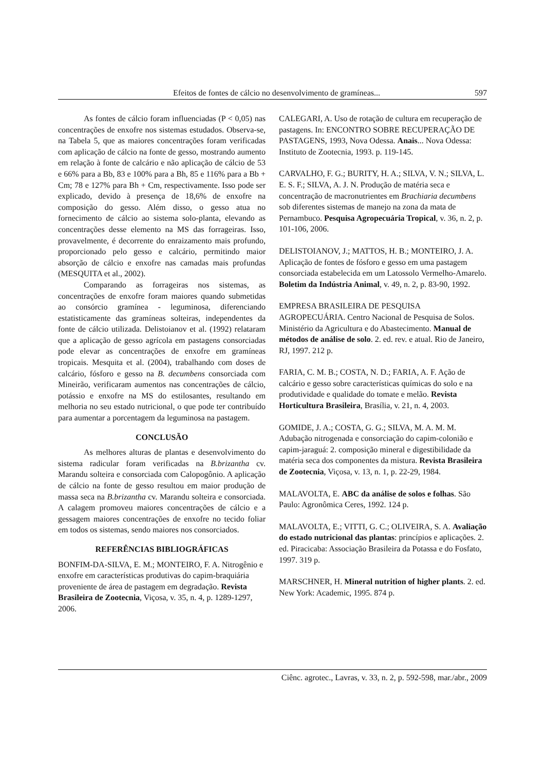Efeitos de fontes de cálcio no desenvolvimento de gramíneas... 597
As fontes de cálcio foram influenciadas (P < 0,05) nas concentrações de enxofre nos sistemas estudados. Observa-se, na Tabela 5, que as maiores concentrações foram verificadas com aplicação de cálcio na fonte de gesso, mostrando aumento em relação à fonte de calcário e não aplicação de cálcio de 53 e 66% para a Bb, 83 e 100% para a Bh, 85 e 116% para a Bb + Cm; 78 e 127% para Bh + Cm, respectivamente. Isso pode ser explicado, devido à presença de 18,6% de enxofre na composição do gesso. Além disso, o gesso atua no fornecimento de cálcio ao sistema solo-planta, elevando as concentrações desse elemento na MS das forrageiras. Isso, provavelmente, é decorrente do enraizamento mais profundo, proporcionado pelo gesso e calcário, permitindo maior absorção de cálcio e enxofre nas camadas mais profundas (MESQUITA et al., 2002).
Comparando as forrageiras nos sistemas, as concentrações de enxofre foram maiores quando submetidas ao consórcio gramínea - leguminosa, diferenciando estatisticamente das gramíneas solteiras, independentes da fonte de cálcio utilizada. Delistoianov et al. (1992) relataram que a aplicação de gesso agrícola em pastagens consorciadas pode elevar as concentrações de enxofre em gramíneas tropicais. Mesquita et al. (2004), trabalhando com doses de calcário, fósforo e gesso na B. decumbens consorciada com Mineirão, verificaram aumentos nas concentrações de cálcio, potássio e enxofre na MS do estilosantes, resultando em melhoria no seu estado nutricional, o que pode ter contribuído para aumentar a porcentagem da leguminosa na pastagem.
CONCLUSÃO
As melhores alturas de plantas e desenvolvimento do sistema radicular foram verificadas na B.brizantha cv. Marandu solteira e consorciada com Calopogônio. A aplicação de cálcio na fonte de gesso resultou em maior produção de massa seca na B.brizantha cv. Marandu solteira e consorciada. A calagem promoveu maiores concentrações de cálcio e a gessagem maiores concentrações de enxofre no tecido foliar em todos os sistemas, sendo maiores nos consorciados.
REFERÊNCIAS BIBLIOGRÁFICAS
BONFIM-DA-SILVA, E. M.; MONTEIRO, F. A. Nitrogênio e enxofre em características produtivas do capim-braquiária proveniente de área de pastagem em degradação. Revista Brasileira de Zootecnia, Viçosa, v. 35, n. 4, p. 1289-1297, 2006.
CALEGARI, A. Uso de rotação de cultura em recuperação de pastagens. In: ENCONTRO SOBRE RECUPERAÇÃO DE PASTAGENS, 1993, Nova Odessa. Anais... Nova Odessa: Instituto de Zootecnia, 1993. p. 119-145.
CARVALHO, F. G.; BURITY, H. A.; SILVA, V. N.; SILVA, L. E. S. F.; SILVA, A. J. N. Produção de matéria seca e concentração de macronutrientes em Brachiaria decumbens sob diferentes sistemas de manejo na zona da mata de Pernambuco. Pesquisa Agropecuária Tropical, v. 36, n. 2, p. 101-106, 2006.
DELISTOIANOV, J.; MATTOS, H. B.; MONTEIRO, J. A. Aplicação de fontes de fósforo e gesso em uma pastagem consorciada estabelecida em um Latossolo Vermelho-Amarelo. Boletim da Indústria Animal, v. 49, n. 2, p. 83-90, 1992.
EMPRESA BRASILEIRA DE PESQUISA AGROPECUÁRIA. Centro Nacional de Pesquisa de Solos. Ministério da Agricultura e do Abastecimento. Manual de métodos de análise de solo. 2. ed. rev. e atual. Rio de Janeiro, RJ, 1997. 212 p.
FARIA, C. M. B.; COSTA, N. D.; FARIA, A. F. Ação de calcário e gesso sobre características químicas do solo e na produtividade e qualidade do tomate e melão. Revista Horticultura Brasileira, Brasília, v. 21, n. 4, 2003.
GOMIDE, J. A.; COSTA, G. G.; SILVA, M. A. M. M. Adubação nitrogenada e consorciação do capim-colonião e capim-jaraguá: 2. composição mineral e digestibilidade da matéria seca dos componentes da mistura. Revista Brasileira de Zootecnia, Viçosa, v. 13, n. 1, p. 22-29, 1984.
MALAVOLTA, E. ABC da análise de solos e folhas. São Paulo: Agronômica Ceres, 1992. 124 p.
MALAVOLTA, E.; VITTI, G. C.; OLIVEIRA, S. A. Avaliação do estado nutricional das plantas: princípios e aplicações. 2. ed. Piracicaba: Associação Brasileira da Potassa e do Fosfato, 1997. 319 p.
MARSCHNER, H. Mineral nutrition of higher plants. 2. ed. New York: Academic, 1995. 874 p.
Ciênc. agrotec., Lavras, v. 33, n. 2, p. 592-598, mar./abr., 2009